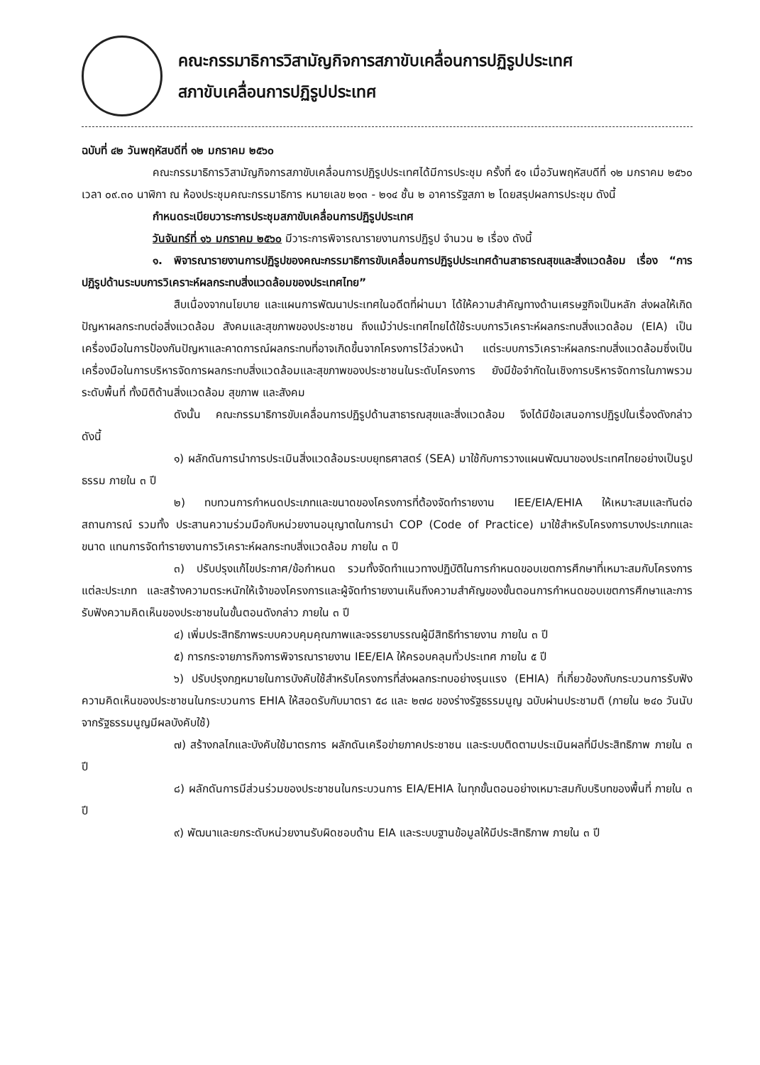คณะกรรมาธิการวิสามัญกิจการสภาขับเคลื่อนการปฏิรูปประเทศ
สภาขับเคลื่อนการปฏิรูปประเทศ
ฉบับที่ ๔๒ วันพฤหัสบดีที่ ๑๒ มกราคม ๒๕๖๐
คณะกรรมาธิการวิสามัญกิจการสภาขับเคลื่อนการปฏิรูปประเทศได้มีการประชุม ครั้งที่ ๕๑ เมื่อวันพฤหัสบดีที่ ๑๒ มกราคม ๒๕๖๐ เวลา ๐๙.๓๐ นาฬิกา ณ ห้องประชุมคณะกรรมาธิการ หมายเลข ๒๑๓ - ๒๑๔ ชั้น ๒ อาคารรัฐสภา ๒ โดยสรุปผลการประชุม ดังนี้
กำหนดระเบียบวาระการประชุมสภาขับเคลื่อนการปฏิรูปประเทศ
วันจันทร์ที่ ๑๖ มกราคม ๒๕๖๐ มีวาระการพิจารณารายงานการปฏิรูป จำนวน ๒ เรื่อง ดังนี้
๑. พิจารณารายงานการปฏิรูปของคณะกรรมาธิการขับเคลื่อนการปฏิรูปประเทศด้านสาธารณสุขและสิ่งแวดล้อม เรื่อง “การปฏิรูปด้านระบบการวิเคราะห์ผลกระทบสิ่งแวดล้อมของประเทศไทย”
สืบเนื่องจากนโยบาย และแผนการพัฒนาประเทศในอดีตที่ผ่านมา ได้ให้ความสำคัญทางด้านเศรษฐกิจเป็นหลัก ส่งผลให้เกิดปัญหาผลกระทบต่อสิ่งแวดล้อม สังคมและสุขภาพของประชาชน ถึงแม้ว่าประเทศไทยได้ใช้ระบบการวิเคราะห์ผลกระทบสิ่งแวดล้อม (EIA) เป็นเครื่องมือในการป้องกันปัญหาและคาดการณ์ผลกระทบที่อาจเกิดขึ้นจากโครงการไว้ล่วงหน้า แต่ระบบการวิเคราะห์ผลกระทบสิ่งแวดล้อมซึ่งเป็นเครื่องมือในการบริหารจัดการผลกระทบสิ่งแวดล้อมและสุขภาพของประชาชนในระดับโครงการ ยังมีข้อจำกัดในเชิงการบริหารจัดการในภาพรวมระดับพื้นที่ ทั้งมิติด้านสิ่งแวดล้อม สุขภาพ และสังคม
ดังนั้น คณะกรรมาธิการขับเคลื่อนการปฏิรูปด้านสาธารณสุขและสิ่งแวดล้อม จึงได้มีข้อเสนอการปฏิรูปในเรื่องดังกล่าว ดังนี้
๑) ผลักดันการนำการประเมินสิ่งแวดล้อมระบบยุทธศาสตร์ (SEA) มาใช้กับการวางแผนพัฒนาของประเทศไทยอย่างเป็นรูปธรรม ภายใน ๓ ปี
๒) ทบทวนการกำหนดประเภทและขนาดของโครงการที่ต้องจัดทำรายงาน IEE/EIA/EHIA ให้เหมาะสมและทันต่อสถานการณ์ รวมทั้ง ประสานความร่วมมือกับหน่วยงานอนุญาตในการนำ COP (Code of Practice) มาใช้สำหรับโครงการบางประเภทและขนาด แทนการจัดทำรายงานการวิเคราะห์ผลกระทบสิ่งแวดล้อม ภายใน ๓ ปี
๓) ปรับปรุงแก้ไขประกาศ/ข้อกำหนด รวมทั้งจัดทำแนวทางปฏิบัติในการกำหนดขอบเขตการศึกษาที่เหมาะสมกับโครงการแต่ละประเภท และสร้างความตระหนักให้เจ้าของโครงการและผู้จัดทำรายงานเห็นถึงความสำคัญของขั้นตอนการกำหนดขอบเขตการศึกษาและการรับฟังความคิดเห็นของประชาชนในขั้นตอนดังกล่าว ภายใน ๓ ปี
๔) เพิ่มประสิทธิภาพระบบควบคุมคุณภาพและจรรยาบรรณผู้มีสิทธิทำรายงาน ภายใน ๓ ปี
๕) การกระจายภารกิจการพิจารณารายงาน IEE/EIA ให้ครอบคลุมทั่วประเทศ ภายใน ๕ ปี
๖) ปรับปรุงกฎหมายในการบังคับใช้สำหรับโครงการที่ส่งผลกระทบอย่างรุนแรง (EHIA) ที่เกี่ยวข้องกับกระบวนการรับฟังความคิดเห็นของประชาชนในกระบวนการ EHIA ให้สอดรับกับมาตรา ๕๘ และ ๒๗๘ ของร่างรัฐธรรมนูญ ฉบับผ่านประชามติ (ภายใน ๒๔๐ วันนับจากรัฐธรรมนูญมีผลบังคับใช้)
๗) สร้างกลไกและบังคับใช้มาตรการ ผลักดันเครือข่ายภาคประชาชน และระบบติดตามประเมินผลที่มีประสิทธิภาพ ภายใน ๓ ปี
๘) ผลักดันการมีส่วนร่วมของประชาชนในกระบวนการ EIA/EHIA ในทุกขั้นตอนอย่างเหมาะสมกับบริบทของพื้นที่ ภายใน ๓ ปี
๙) พัฒนาและยกระดับหน่วยงานรับผิดชอบด้าน EIA และระบบฐานข้อมูลให้มีประสิทธิภาพ ภายใน ๓ ปี